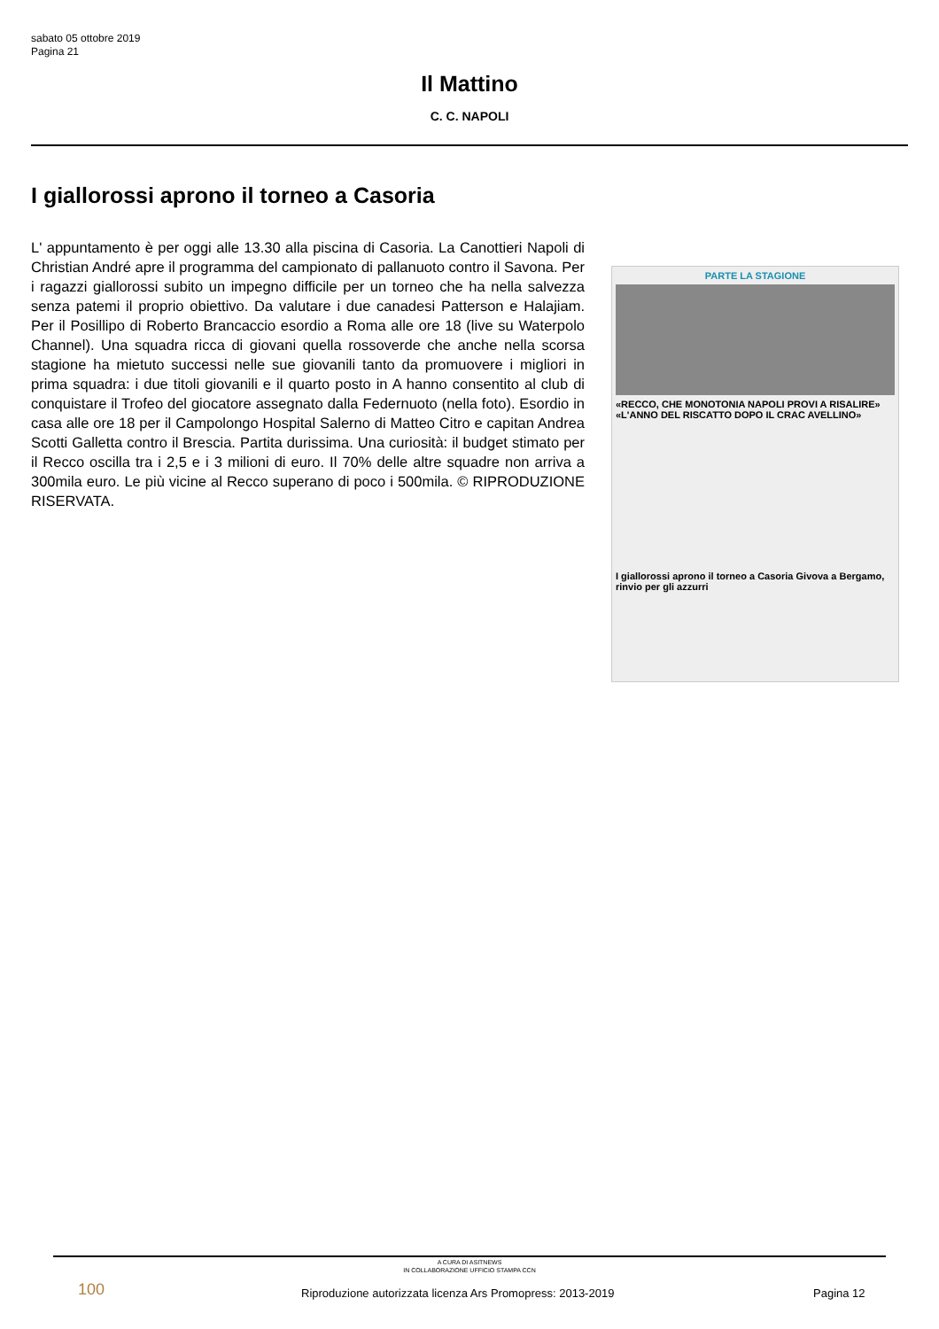sabato 05 ottobre 2019
Pagina 21
Il Mattino
C. C. NAPOLI
I giallorossi aprono il torneo a Casoria
L' appuntamento è per oggi alle 13.30 alla piscina di Casoria. La Canottieri Napoli di Christian André apre il programma del campionato di pallanuoto contro il Savona. Per i ragazzi giallorossi subito un impegno difficile per un torneo che ha nella salvezza senza patemi il proprio obiettivo. Da valutare i due canadesi Patterson e Halajiam. Per il Posillipo di Roberto Brancaccio esordio a Roma alle ore 18 (live su Waterpolo Channel). Una squadra ricca di giovani quella rossoverde che anche nella scorsa stagione ha mietuto successi nelle sue giovanili tanto da promuovere i migliori in prima squadra: i due titoli giovanili e il quarto posto in A hanno consentito al club di conquistare il Trofeo del giocatore assegnato dalla Federnuoto (nella foto). Esordio in casa alle ore 18 per il Campolongo Hospital Salerno di Matteo Citro e capitan Andrea Scotti Galletta contro il Brescia. Partita durissima. Una curiosità: il budget stimato per il Recco oscilla tra i 2,5 e i 3 milioni di euro. Il 70% delle altre squadre non arriva a 300mila euro. Le più vicine al Recco superano di poco i 500mila. © RIPRODUZIONE RISERVATA.
PARTE LA STAGIONE
«RECCO, CHE MONOTONIA NAPOLI PROVI A RISALIRE» «L'ANNO DEL RISCATTO DOPO IL CRAC AVELLINO»
I giallorossi aprono il torneo a Casoria Givova a Bergamo, rinvio per gli azzurri
A CURA DI ASITNEWS
IN COLLABORAZIONE UFFICIO STAMPA CCN
100
Riproduzione autorizzata licenza Ars Promopress: 2013-2019
Pagina 12